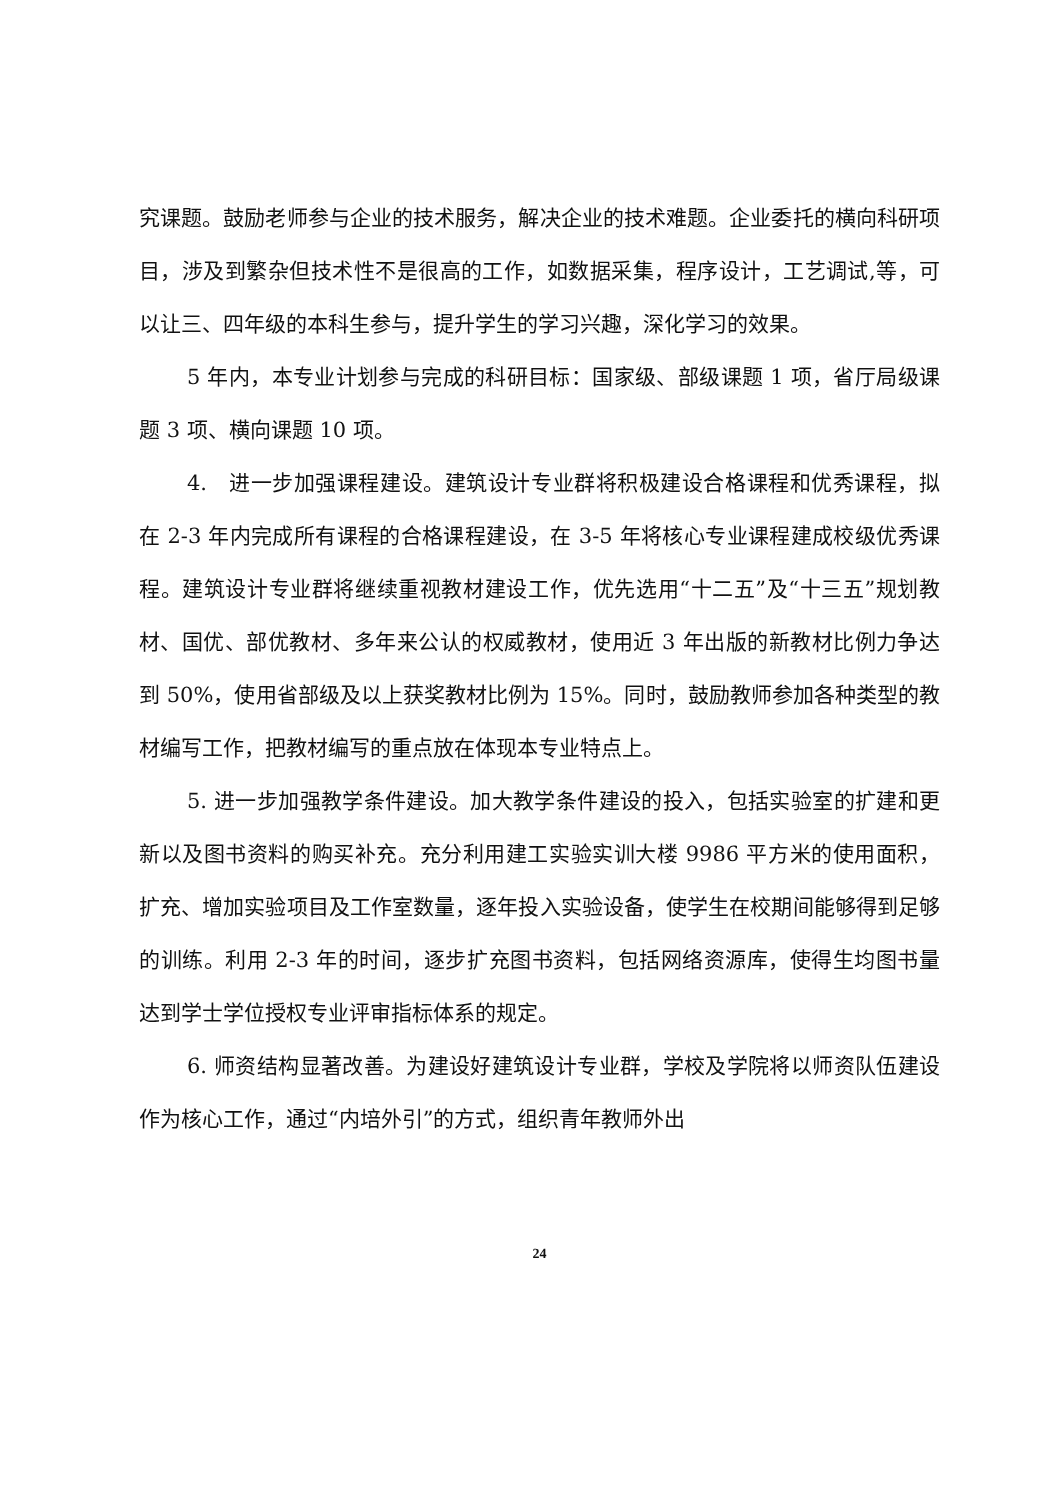究课题。鼓励老师参与企业的技术服务，解决企业的技术难题。企业委托的横向科研项目，涉及到繁杂但技术性不是很高的工作，如数据采集，程序设计，工艺调试,等，可以让三、四年级的本科生参与，提升学生的学习兴趣，深化学习的效果。
5 年内，本专业计划参与完成的科研目标：国家级、部级课题 1 项，省厅局级课题 3 项、横向课题 10 项。
4.　进一步加强课程建设。建筑设计专业群将积极建设合格课程和优秀课程，拟在 2-3 年内完成所有课程的合格课程建设，在 3-5 年将核心专业课程建成校级优秀课程。建筑设计专业群将继续重视教材建设工作，优先选用“十二五”及“十三五”规划教材、国优、部优教材、多年来公认的权威教材，使用近 3 年出版的新教材比例力争达到 50%，使用省部级及以上获奖教材比例为 15%。同时，鼓励教师参加各种类型的教材编写工作，把教材编写的重点放在体现本专业特点上。
5. 进一步加强教学条件建设。加大教学条件建设的投入，包括实验室的扩建和更新以及图书资料的购买补充。充分利用建工实验实训大楼 9986 平方米的使用面积，扩充、增加实验项目及工作室数量，逐年投入实验设备，使学生在校期间能够得到足够的训练。利用 2-3 年的时间，逐步扩充图书资料，包括网络资源库，使得生均图书量达到学士学位授权专业评审指标体系的规定。
6. 师资结构显著改善。为建设好建筑设计专业群，学校及学院将以师资队伍建设作为核心工作，通过“内培外引”的方式，组织青年教师外出
24